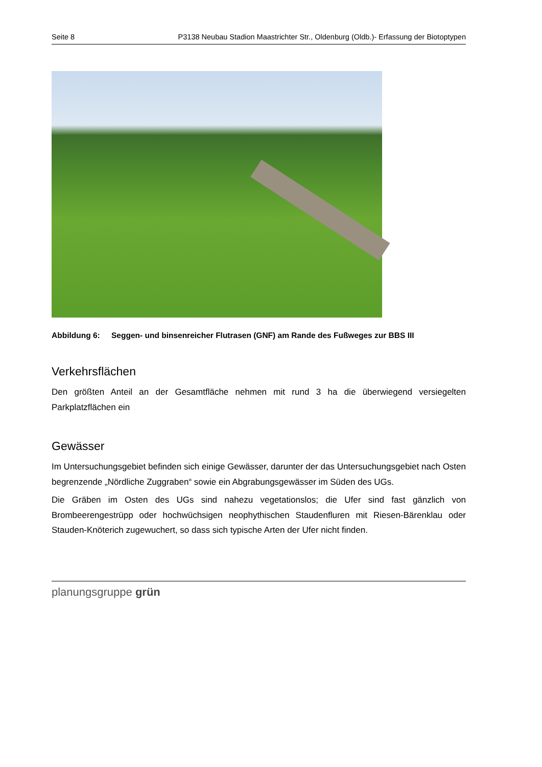Seite 8 P3138 Neubau Stadion Maastrichter Str., Oldenburg (Oldb.)- Erfassung der Biotoptypen
Abbildung 6: Seggen- und binsenreicher Flutrasen (GNF) am Rande des Fußweges zur BBS III
Verkehrsflächen
Den größten Anteil an der Gesamtfläche nehmen mit rund 3 ha die überwiegend versiegelten Parkplatzflächen ein
Gewässer
Im Untersuchungsgebiet befinden sich einige Gewässer, darunter der das Untersuchungsgebiet nach Osten begrenzende „Nördliche Zuggraben“ sowie ein Abgrabungsgewässer im Süden des UGs.
Die Gräben im Osten des UGs sind nahezu vegetationslos; die Ufer sind fast gänzlich von Brombeerengestrüpp oder hochwüchsigen neophythischen Staudenfluren mit Riesen-Bärenklau oder Stauden-Knöterich zugewuchert, so dass sich typische Arten der Ufer nicht finden.
planungsgruppe grün